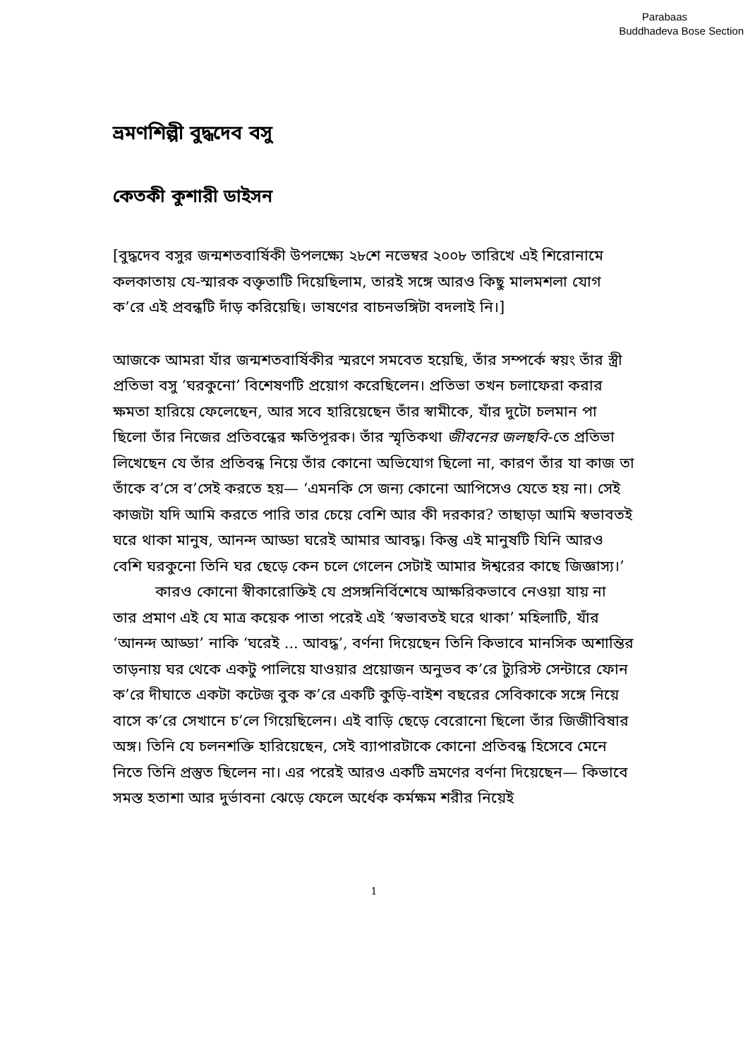Parabaas
Buddhadeva Bose Section
ভ্রমণশিল্পী বুদ্ধদেব বসু
কেতকী কুশারী ডাইসন
[বুদ্ধদেব বসুর জন্মশতবার্ষিকী উপলক্ষ্যে ২৮শে নভেম্বর ২০০৮ তারিখে এই শিরোনামে কলকাতায় যে-স্মারক বক্তৃতাটি দিয়েছিলাম, তারই সঙ্গে আরও কিছু মালমশলা যোগ ক’রে এই প্রবন্ধটি দাঁড় করিয়েছি। ভাষণের বাচনভঙ্গিটা বদলাই নি।]
আজকে আমরা যাঁর জন্মশতবার্ষিকীর স্মরণে সমবেত হয়েছি, তাঁর সম্পর্কে স্বয়ং তাঁর স্ত্রী প্রতিভা বসু ‘ঘরকুনো’ বিশেষণটি প্রয়োগ করেছিলেন। প্রতিভা তখন চলাফেরা করার ক্ষমতা হারিয়ে ফেলেছেন, আর সবে হারিয়েছেন তাঁর স্বামীকে, যাঁর দুটো চলমান পা ছিলো তাঁর নিজের প্রতিবন্ধের ক্ষতিপূরক। তাঁর স্মৃতিকথা জীবনের জলছবি-তে প্রতিভা লিখেছেন যে তাঁর প্রতিবন্ধ নিয়ে তাঁর কোনো অভিযোগ ছিলো না, কারণ তাঁর যা কাজ তা তাঁকে ব’সে ব’সেই করতে হয়— ‘এমনকি সে জন্য কোনো আপিসেও যেতে হয় না। সেই কাজটা যদি আমি করতে পারি তার চেয়ে বেশি আর কী দরকার? তাছাড়া আমি স্বভাবতই ঘরে থাকা মানুষ, আনন্দ আড্ডা ঘরেই আমার আবদ্ধ। কিন্তু এই মানুষটি যিনি আরও বেশি ঘরকুনো তিনি ঘর ছেড়ে কেন চলে গেলেন সেটাই আমার ঈশ্বরের কাছে জিজ্ঞাস্য।’
কারও কোনো স্বীকারোক্তিই যে প্রসঙ্গনির্বিশেষে আক্ষরিকভাবে নেওয়া যায় না তার প্রমাণ এই যে মাত্র কয়েক পাতা পরেই এই ‘স্বভাবতই ঘরে থাকা’ মহিলাটি, যাঁর ‘আনন্দ আড্ডা’ নাকি ‘ঘরেই ... আবদ্ধ’, বর্ণনা দিয়েছেন তিনি কিভাবে মানসিক অশান্তির তাড়নায় ঘর থেকে একটু পালিয়ে যাওয়ার প্রয়োজন অনুভব ক’রে ট্যুরিস্ট সেন্টারে ফোন ক’রে দীঘাতে একটা কটেজ বুক ক’রে একটি কুড়ি-বাইশ বছরের সেবিকাকে সঙ্গে নিয়ে বাসে ক’রে সেখানে চ’লে গিয়েছিলেন। এই বাড়ি ছেড়ে বেরোনো ছিলো তাঁর জিজীবিষার অঙ্গ। তিনি যে চলনশক্তি হারিয়েছেন, সেই ব্যাপারটাকে কোনো প্রতিবন্ধ হিসেবে মেনে নিতে তিনি প্রস্তুত ছিলেন না। এর পরেই আরও একটি ভ্রমণের বর্ণনা দিয়েছেন— কিভাবে সমস্ত হতাশা আর দুর্ভাবনা ঝেড়ে ফেলে অর্ধেক কর্মক্ষম শরীর নিয়েই
1